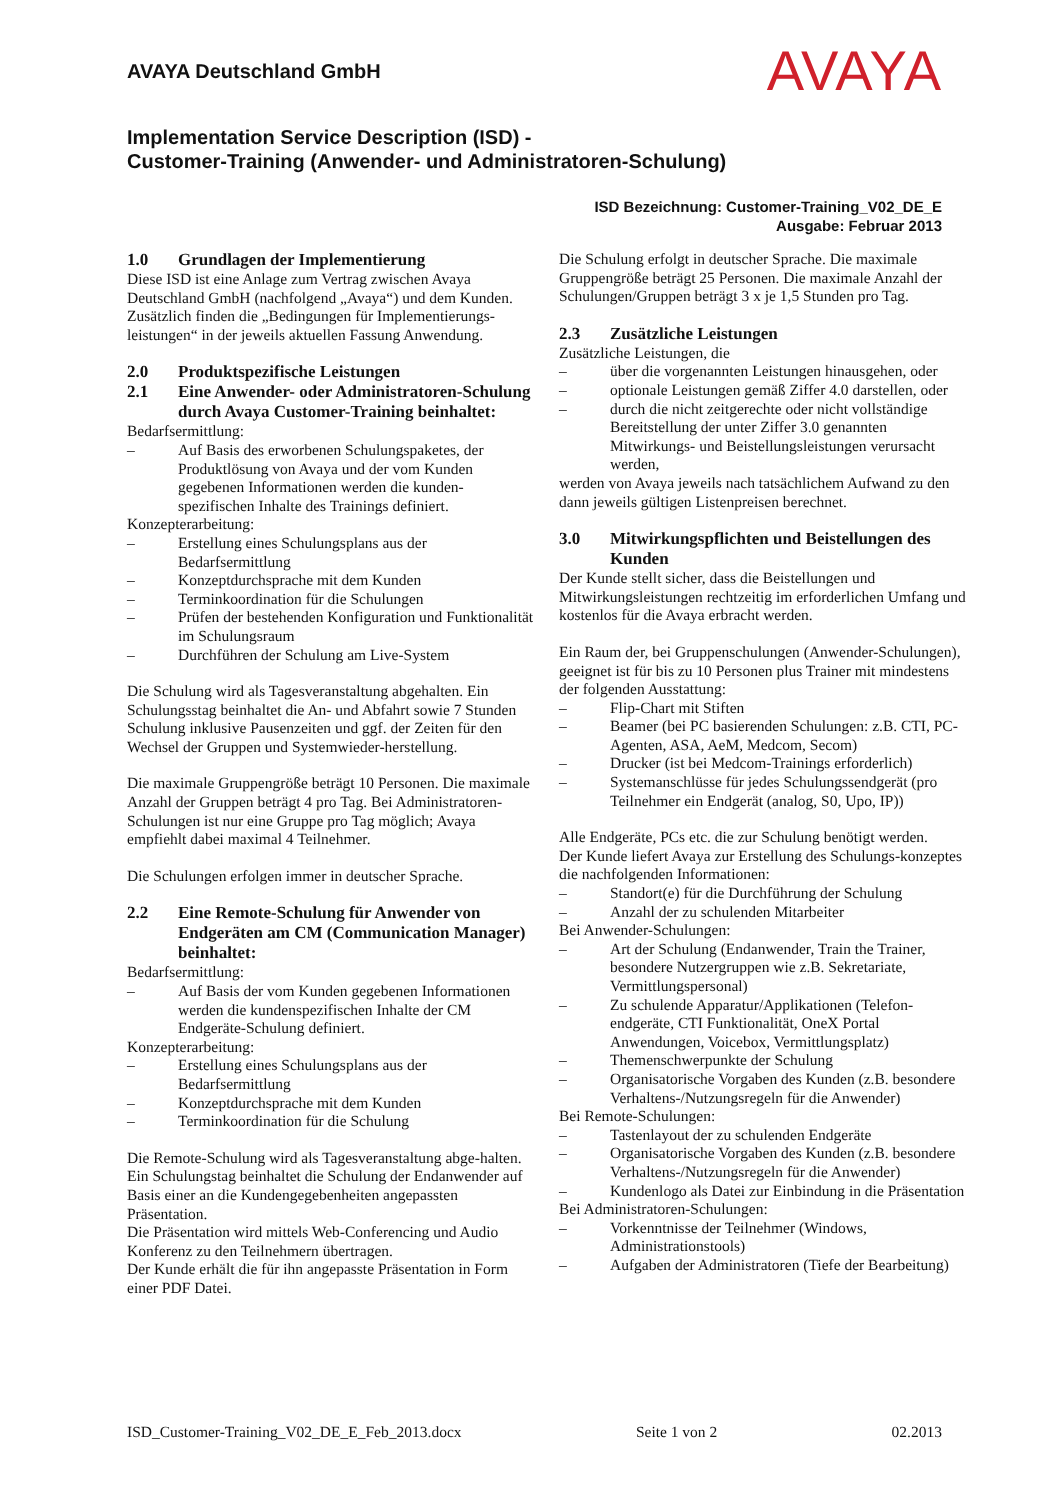AVAYA Deutschland GmbH
AVAYA
Implementation Service Description (ISD) -
Customer-Training (Anwender- und Administratoren-Schulung)
ISD Bezeichnung: Customer-Training_V02_DE_E
Ausgabe: Februar 2013
1.0 Grundlagen der Implementierung
Diese ISD ist eine Anlage zum Vertrag zwischen Avaya Deutschland GmbH (nachfolgend „Avaya“) und dem Kunden. Zusätzlich finden die „Bedingungen für Implementierungs-leistungen“ in der jeweils aktuellen Fassung Anwendung.
2.0 Produktspezifische Leistungen
2.1 Eine Anwender- oder Administratoren-Schulung durch Avaya Customer-Training beinhaltet:
Bedarfsermittlung:
– Auf Basis des erworbenen Schulungspaketes, der Produktlösung von Avaya und der vom Kunden gegebenen Informationen werden die kunden-spezifischen Inhalte des Trainings definiert.
Konzepterarbeitung:
– Erstellung eines Schulungsplans aus der Bedarfsermittlung
– Konzeptdurchsprache mit dem Kunden
– Terminkoordination für die Schulungen
– Prüfen der bestehenden Konfiguration und Funktionalität im Schulungsraum
– Durchführen der Schulung am Live-System
Die Schulung wird als Tagesveranstaltung abgehalten. Ein Schulungsstag beinhaltet die An- und Abfahrt sowie 7 Stunden Schulung inklusive Pausenzeiten und ggf. der Zeiten für den Wechsel der Gruppen und Systemwieder-herstellung.
Die maximale Gruppengröße beträgt 10 Personen. Die maximale Anzahl der Gruppen beträgt 4 pro Tag. Bei Administratoren-Schulungen ist nur eine Gruppe pro Tag möglich; Avaya empfiehlt dabei maximal 4 Teilnehmer.
Die Schulungen erfolgen immer in deutscher Sprache.
2.2 Eine Remote-Schulung für Anwender von Endgeräten am CM (Communication Manager) beinhaltet:
Bedarfsermittlung:
– Auf Basis der vom Kunden gegebenen Informationen werden die kundenspezifischen Inhalte der CM Endgeräte-Schulung definiert.
Konzepterarbeitung:
– Erstellung eines Schulungsplans aus der Bedarfsermittlung
– Konzeptdurchsprache mit dem Kunden
– Terminkoordination für die Schulung
Die Remote-Schulung wird als Tagesveranstaltung abge-halten. Ein Schulungstag beinhaltet die Schulung der Endanwender auf Basis einer an die Kundengegebenheiten angepassten Präsentation.
Die Präsentation wird mittels Web-Conferencing und Audio Konferenz zu den Teilnehmern übertragen.
Der Kunde erhält die für ihn angepasste Präsentation in Form einer PDF Datei.
Die Schulung erfolgt in deutscher Sprache. Die maximale Gruppengröße beträgt 25 Personen. Die maximale Anzahl der Schulungen/Gruppen beträgt 3 x je 1,5 Stunden pro Tag.
2.3 Zusätzliche Leistungen
Zusätzliche Leistungen, die
– über die vorgenannten Leistungen hinausgehen, oder
– optionale Leistungen gemäß Ziffer 4.0 darstellen, oder
– durch die nicht zeitgerechte oder nicht vollständige Bereitstellung der unter Ziffer 3.0 genannten Mitwirkungs- und Beistellungsleistungen verursacht werden,
werden von Avaya jeweils nach tatsächlichem Aufwand zu den dann jeweils gültigen Listenpreisen berechnet.
3.0 Mitwirkungspflichten und Beistellungen des Kunden
Der Kunde stellt sicher, dass die Beistellungen und Mitwirkungsleistungen rechtzeitig im erforderlichen Umfang und kostenlos für die Avaya erbracht werden.
Ein Raum der, bei Gruppenschulungen (Anwender-Schulungen), geeignet ist für bis zu 10 Personen plus Trainer mit mindestens der folgenden Ausstattung:
– Flip-Chart mit Stiften
– Beamer (bei PC basierenden Schulungen: z.B. CTI, PC-Agenten, ASA, AeM, Medcom, Secom)
– Drucker (ist bei Medcom-Trainings erforderlich)
– Systemanschlüsse für jedes Schulungssendgerät (pro Teilnehmer ein Endgerät (analog, S0, Upo, IP))
Alle Endgeräte, PCs etc. die zur Schulung benötigt werden.
Der Kunde liefert Avaya zur Erstellung des Schulungs-konzeptes die nachfolgenden Informationen:
– Standort(e) für die Durchführung der Schulung
– Anzahl der zu schulenden Mitarbeiter
Bei Anwender-Schulungen:
– Art der Schulung (Endanwender, Train the Trainer, besondere Nutzergruppen wie z.B. Sekretariate, Vermittlungspersonal)
– Zu schulende Apparatur/Applikationen (Telefon-endgeräte, CTI Funktionalität, OneX Portal Anwendungen, Voicebox, Vermittlungsplatz)
– Themenschwerpunkte der Schulung
– Organisatorische Vorgaben des Kunden (z.B. besondere Verhaltens-/Nutzungsregeln für die Anwender)
Bei Remote-Schulungen:
– Tastenlayout der zu schulenden Endgeräte
– Organisatorische Vorgaben des Kunden (z.B. besondere Verhaltens-/Nutzungsregeln für die Anwender)
– Kundenlogo als Datei zur Einbindung in die Präsentation
Bei Administratoren-Schulungen:
– Vorkenntnisse der Teilnehmer (Windows, Administrationstools)
– Aufgaben der Administratoren (Tiefe der Bearbeitung)
ISD_Customer-Training_V02_DE_E_Feb_2013.docx Seite 1 von 2 02.2013